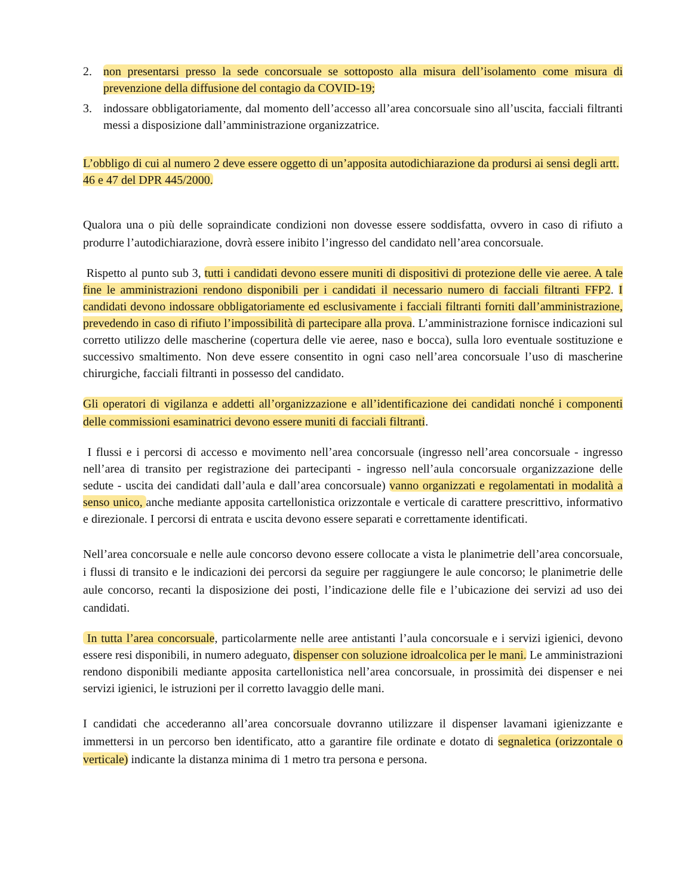2. non presentarsi presso la sede concorsuale se sottoposto alla misura dell’isolamento come misura di prevenzione della diffusione del contagio da COVID-19;
3. indossare obbligatoriamente, dal momento dell’accesso all’area concorsuale sino all’uscita, facciali filtranti messi a disposizione dall’amministrazione organizzatrice.
L’obbligo di cui al numero 2 deve essere oggetto di un’apposita autodichiarazione da prodursi ai sensi degli artt. 46 e 47 del DPR 445/2000.
Qualora una o più delle sopraindicate condizioni non dovesse essere soddisfatta, ovvero in caso di rifiuto a produrre l’autodichiarazione, dovrà essere inibito l’ingresso del candidato nell’area concorsuale.
Rispetto al punto sub 3, tutti i candidati devono essere muniti di dispositivi di protezione delle vie aeree. A tale fine le amministrazioni rendono disponibili per i candidati il necessario numero di facciali filtranti FFP2. I candidati devono indossare obbligatoriamente ed esclusivamente i facciali filtranti forniti dall’amministrazione, prevedendo in caso di rifiuto l’impossibilità di partecipare alla prova. L’amministrazione fornisce indicazioni sul corretto utilizzo delle mascherine (copertura delle vie aeree, naso e bocca), sulla loro eventuale sostituzione e successivo smaltimento. Non deve essere consentito in ogni caso nell’area concorsuale l’uso di mascherine chirurgiche, facciali filtranti in possesso del candidato.
Gli operatori di vigilanza e addetti all’organizzazione e all’identificazione dei candidati nonché i componenti delle commissioni esaminatrici devono essere muniti di facciali filtranti.
I flussi e i percorsi di accesso e movimento nell’area concorsuale (ingresso nell’area concorsuale - ingresso nell’area di transito per registrazione dei partecipanti - ingresso nell’aula concorsuale organizzazione delle sedute - uscita dei candidati dall’aula e dall’area concorsuale) vanno organizzati e regolamentati in modalità a senso unico, anche mediante apposita cartellonistica orizzontale e verticale di carattere prescrittivo, informativo e direzionale. I percorsi di entrata e uscita devono essere separati e correttamente identificati.
Nell’area concorsuale e nelle aule concorso devono essere collocate a vista le planimetrie dell’area concorsuale, i flussi di transito e le indicazioni dei percorsi da seguire per raggiungere le aule concorso; le planimetrie delle aule concorso, recanti la disposizione dei posti, l’indicazione delle file e l’ubicazione dei servizi ad uso dei candidati.
In tutta l’area concorsuale, particolarmente nelle aree antistanti l’aula concorsuale e i servizi igienici, devono essere resi disponibili, in numero adeguato, dispenser con soluzione idroalcolica per le mani. Le amministrazioni rendono disponibili mediante apposita cartellonistica nell’area concorsuale, in prossimità dei dispenser e nei servizi igienici, le istruzioni per il corretto lavaggio delle mani.
I candidati che accederanno all’area concorsuale dovranno utilizzare il dispenser lavamani igienizzante e immettersi in un percorso ben identificato, atto a garantire file ordinate e dotato di segnaletica (orizzontale o verticale) indicante la distanza minima di 1 metro tra persona e persona.